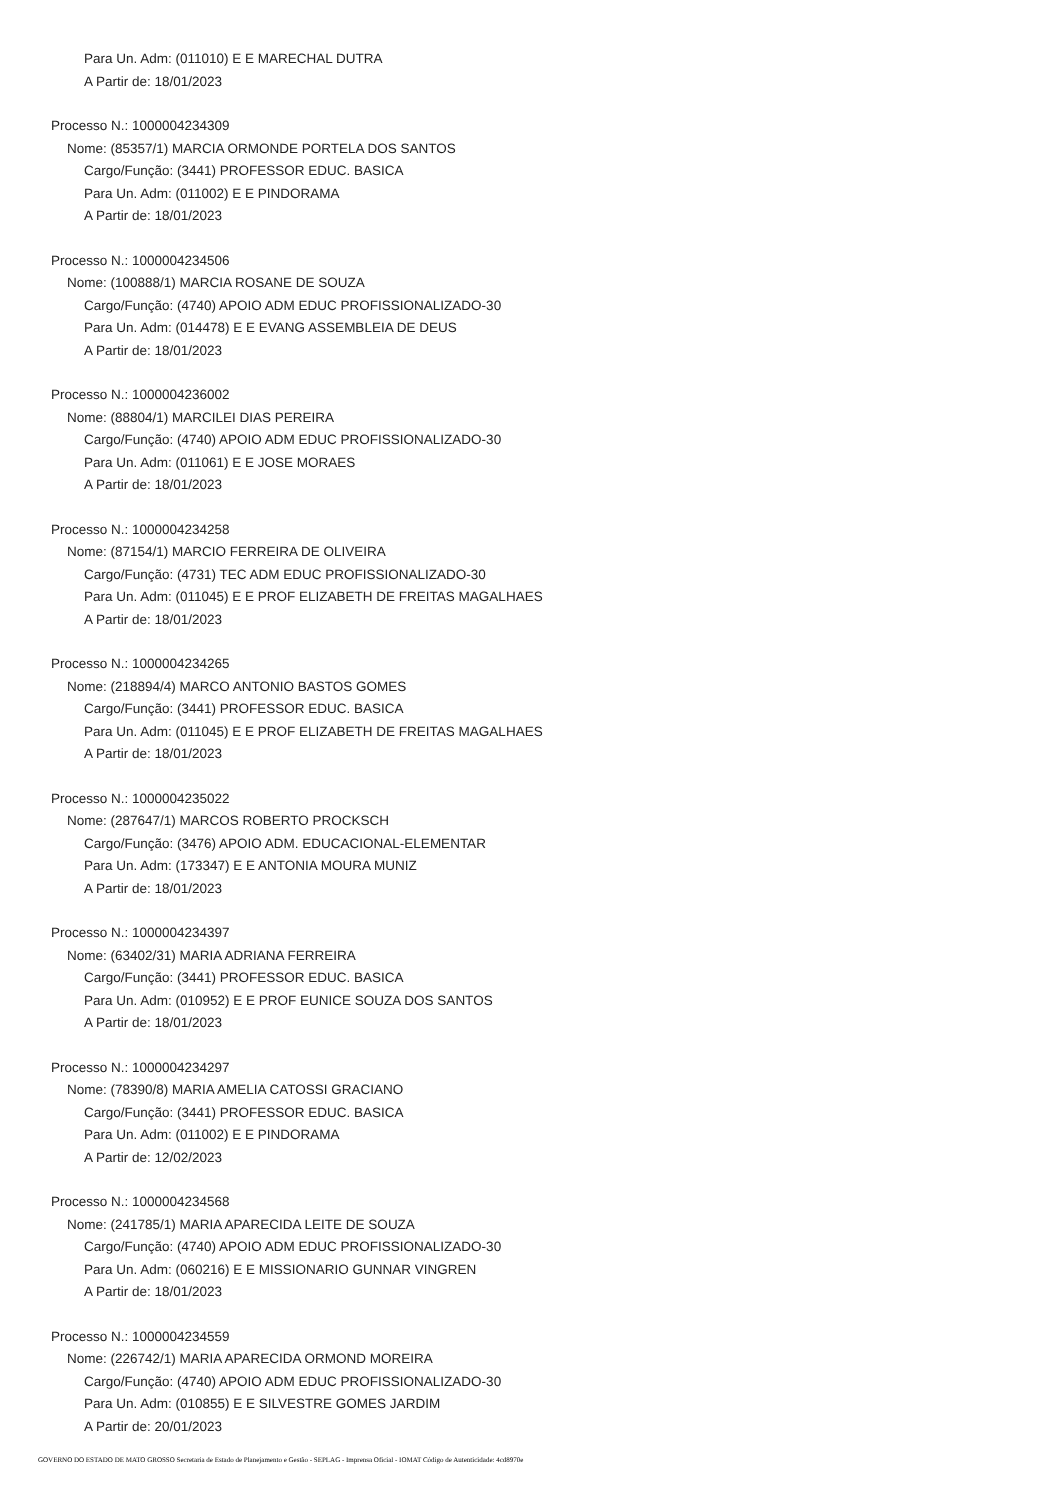Para Un. Adm: (011010) E E MARECHAL DUTRA
A Partir de: 18/01/2023
Processo N.: 1000004234309
Nome: (85357/1) MARCIA ORMONDE PORTELA DOS SANTOS
Cargo/Função: (3441) PROFESSOR EDUC. BASICA
Para Un. Adm: (011002) E E PINDORAMA
A Partir de: 18/01/2023
Processo N.: 1000004234506
Nome: (100888/1) MARCIA ROSANE DE SOUZA
Cargo/Função: (4740) APOIO ADM EDUC PROFISSIONALIZADO-30
Para Un. Adm: (014478) E E EVANG ASSEMBLEIA DE DEUS
A Partir de: 18/01/2023
Processo N.: 1000004236002
Nome: (88804/1) MARCILEI DIAS PEREIRA
Cargo/Função: (4740) APOIO ADM EDUC PROFISSIONALIZADO-30
Para Un. Adm: (011061) E E JOSE MORAES
A Partir de: 18/01/2023
Processo N.: 1000004234258
Nome: (87154/1) MARCIO FERREIRA DE OLIVEIRA
Cargo/Função: (4731) TEC ADM EDUC PROFISSIONALIZADO-30
Para Un. Adm: (011045) E E PROF ELIZABETH DE FREITAS MAGALHAES
A Partir de: 18/01/2023
Processo N.: 1000004234265
Nome: (218894/4) MARCO ANTONIO BASTOS GOMES
Cargo/Função: (3441) PROFESSOR EDUC. BASICA
Para Un. Adm: (011045) E E PROF ELIZABETH DE FREITAS MAGALHAES
A Partir de: 18/01/2023
Processo N.: 1000004235022
Nome: (287647/1) MARCOS ROBERTO PROCKSCH
Cargo/Função: (3476) APOIO ADM. EDUCACIONAL-ELEMENTAR
Para Un. Adm: (173347) E E ANTONIA MOURA MUNIZ
A Partir de: 18/01/2023
Processo N.: 1000004234397
Nome: (63402/31) MARIA ADRIANA FERREIRA
Cargo/Função: (3441) PROFESSOR EDUC. BASICA
Para Un. Adm: (010952) E E PROF EUNICE SOUZA DOS SANTOS
A Partir de: 18/01/2023
Processo N.: 1000004234297
Nome: (78390/8) MARIA AMELIA CATOSSI GRACIANO
Cargo/Função: (3441) PROFESSOR EDUC. BASICA
Para Un. Adm: (011002) E E PINDORAMA
A Partir de: 12/02/2023
Processo N.: 1000004234568
Nome: (241785/1) MARIA APARECIDA LEITE DE SOUZA
Cargo/Função: (4740) APOIO ADM EDUC PROFISSIONALIZADO-30
Para Un. Adm: (060216) E E MISSIONARIO GUNNAR VINGREN
A Partir de: 18/01/2023
Processo N.: 1000004234559
Nome: (226742/1) MARIA APARECIDA ORMOND MOREIRA
Cargo/Função: (4740) APOIO ADM EDUC PROFISSIONALIZADO-30
Para Un. Adm: (010855) E E SILVESTRE GOMES JARDIM
A Partir de: 20/01/2023
GOVERNO DO ESTADO DE MATO GROSSO Secretaria de Estado de Planejamento e Gestão - SEPLAG - Imprensa Oficial - IOMAT Código de Autenticidade: 4cd8970e